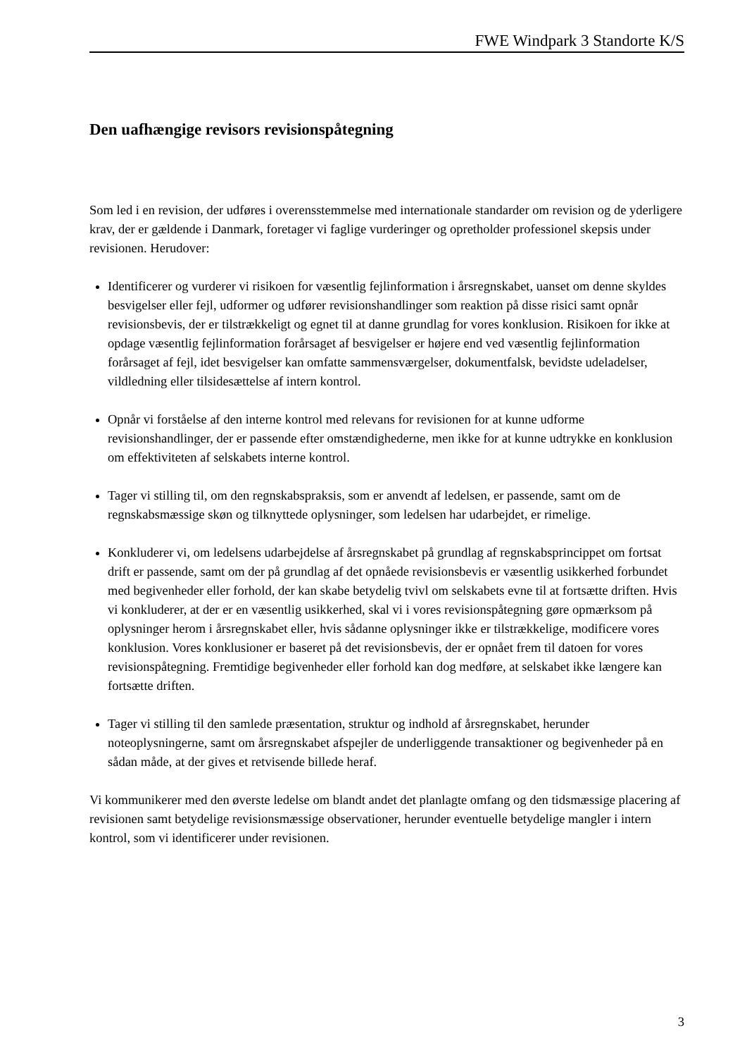FWE Windpark 3 Standorte K/S
Den uafhængige revisors revisionspåtegning
Som led i en revision, der udføres i overensstemmelse med internationale standarder om revision og de yderligere krav, der er gældende i Danmark, foretager vi faglige vurderinger og opretholder professionel skepsis under revisionen. Herudover:
Identificerer og vurderer vi risikoen for væsentlig fejlinformation i årsregnskabet, uanset om denne skyldes besvigelser eller fejl, udformer og udfører revisionshandlinger som reaktion på disse risici samt opnår revisionsbevis, der er tilstrækkeligt og egnet til at danne grundlag for vores konklusion. Risikoen for ikke at opdage væsentlig fejlinformation forårsaget af besvigelser er højere end ved væsentlig fejlinformation forårsaget af fejl, idet besvigelser kan omfatte sammensværgelser, dokumentfalsk, bevidste udeladelser, vildledning eller tilsidesættelse af intern kontrol.
Opnår vi forståelse af den interne kontrol med relevans for revisionen for at kunne udforme revisionshandlinger, der er passende efter omstændighederne, men ikke for at kunne udtrykke en konklusion om effektiviteten af selskabets interne kontrol.
Tager vi stilling til, om den regnskabspraksis, som er anvendt af ledelsen, er passende, samt om de regnskabsmæssige skøn og tilknyttede oplysninger, som ledelsen har udarbejdet, er rimelige.
Konkluderer vi, om ledelsens udarbejdelse af årsregnskabet på grundlag af regnskabsprincippet om fortsat drift er passende, samt om der på grundlag af det opnåede revisionsbevis er væsentlig usikkerhed forbundet med begivenheder eller forhold, der kan skabe betydelig tvivl om selskabets evne til at fortsætte driften. Hvis vi konkluderer, at der er en væsentlig usikkerhed, skal vi i vores revisionspåtegning gøre opmærksom på oplysninger herom i årsregnskabet eller, hvis sådanne oplysninger ikke er tilstrækkelige, modificere vores konklusion. Vores konklusioner er baseret på det revisionsbevis, der er opnået frem til datoen for vores revisionspåtegning. Fremtidige begivenheder eller forhold kan dog medføre, at selskabet ikke længere kan fortsætte driften.
Tager vi stilling til den samlede præsentation, struktur og indhold af årsregnskabet, herunder noteoplysningerne, samt om årsregnskabet afspejler de underliggende transaktioner og begivenheder på en sådan måde, at der gives et retvisende billede heraf.
Vi kommunikerer med den øverste ledelse om blandt andet det planlagte omfang og den tidsmæssige placering af revisionen samt betydelige revisionsmæssige observationer, herunder eventuelle betydelige mangler i intern kontrol, som vi identificerer under revisionen.
3